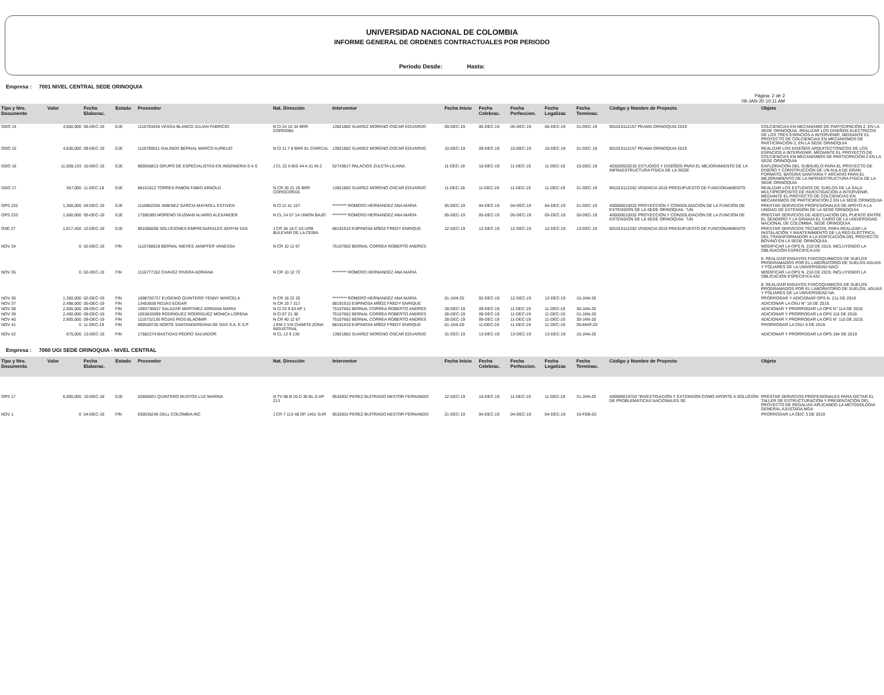UNIVERSIDAD NACIONAL DE COLOMBIA
INFORME GENERAL DE ORDENES CONTRACTUALES POR PERIODO
Periodo Desde: Hasta:
Empresa : 7001 NIVEL CENTRAL SEDE ORINOQUIA
Pàgina: 2 de 2
08-JAN-20 10:11 AM
| Tipo y Nro. Documento | Valor | Fecha Elaborac. | Estado | Proveedor | Nat. Direcciòn | Interventor | Fecha Inicio | Fecha Celebrac. | Fecha Perfeccion. | Fecha Legalizac | Fecha Terminac. | Còdigo y Nombre de Proyecto | Objeto |
| --- | --- | --- | --- | --- | --- | --- | --- | --- | --- | --- | --- | --- | --- |
| ODO 14 | 4,500,000 | 06-DEC-19 | EJE | 1116793435 VESGA BLANCO JULIAN FABRICIO | N Cl 24 15 34 BRR CORDOBA | 13921882 SUAREZ MORENO OSCAR EDUARDO | 09-DEC-19 | 06-DEC-19 | 06-DEC-19 | 06-DEC-19 | 31-DEC-19 | 901010112157 PEAMA ORINOQUIA 2019 | COLCIENCIAS EN MECANISMO DE PARTICIPACIÓN 2, EN LA SEDE ORINOQUIA. REALIZAR LOS DISEÑOS ELECTRICOS DE LOS TRES ESPACIOS A INTERVENIR, MEDIANTE EL PROYECTO DE COLCIENCIAS EN MECANISMOS DE PARTICIPACIÓN 2, EN LA SEDE ORINOQUIA |
| ODO 15 | 4,630,000 | 09-DEC-19 | EJE | 1116789011 GALINDO BERNAL MARCO AURELIO | N Cl 11 7 8 BRR EL CHIRCAL | 13921882 SUAREZ MORENO OSCAR EDUARDO | 10-DEC-19 | 09-DEC-19 | 10-DEC-19 | 10-DEC-19 | 31-DEC-19 | 901010112157 PEAMA ORINOQUIA 2019 | REALIZAR LOS DISEÑOS ARQUITECTONICOS DE LOS ESPACIOS A INTERVENIR, MEDIANTE EL PROYECTO DE COLCIENCIAS EN MECANISMOS DE PARTICIPACIÓN 2 EN LA SEDE ORINOQUIA |
| ODO 16 | 11,508,133 | 10-DEC-19 | EJE | 900556813 GRUPO DE ESPECIALISTAS EN INGENIERIA S A S | J CL 22 A BIS 44 A 31 IN 2 | 52743817 PALACIOS ZULETA LILIANA | 11-DEC-19 | 10-DEC-19 | 11-DEC-19 | 11-DEC-19 | 15-DEC-19 | 403020520232 ESTUDIOS Y DISEÑOS PARA EL MEJORAMIENTO DE LA INFRAESTRUCTURA FÍSICA DE LA SEDE | EXPLORACIÓN DEL SUBSUELO PARA EL PROYECTO DE DISEÑO Y CONSTRUCCIÓN DE UN AULA DE GRAN FORMATO, BATERIA SANITARIA Y ARCHIVO PARA EL MEJORAMIENTO DE LA INFRAESTRUCTURA FISICA DE LA SEDE ORINOQUIA |
| ODO 17 | 357,000 | 11-DEC-19 | EJE | 88151612 TORRES PABON FABIO ARNOLD | N CR 26 21 26 BRR COROCORAS | 13921882 SUAREZ MORENO OSCAR EDUARDO | 11-DEC-19 | 11-DEC-19 | 11-DEC-19 | 11-DEC-19 | 31-DEC-19 | 901010112202 VIGENCIA 2019 PRESUPUESTO DE FUNCIONAMIENTO | REALIZAR LOS ESTUDIOS DE SUELOS DE LA SALA MULTIPROPOSITO DE INVESTIGACIÓN A INTERVENIR, MEDIANTE EL PROYECTO DE COLCIENCIAS EN MECANISMOS DE PARTICIPACIÓN 2 EN LA SEDE ORINOQUIA |
| OPS 232 | 1,300,000 | 04-DEC-19 | EJE | 1116802256 JIMENEZ GARCIA MAYKOLL ESTIVEN | N Cl 11 41 107 | ********* ROMERO HERNANDEZ ANA MARIA | 05-DEC-19 | 04-DEC-19 | 04-DEC-19 | 04-DEC-19 | 31-DEC-19 | 400000019332 PROYECCIÓN Y CONSOLIDACIÓN DE LA FUNCIÓN DE EXTENSIÓN DE LA SEDE ORINOQUIA- "UN | PRESTAR SERVICIOS PROFESIONALES DE APOYO A LA UNIDAD DE EXTENSIÓN DE LA SEDE ORINOQUIA |
| OPS 233 | 1,500,000 | 05-DEC-19 | EJE | 17595385 MORENO GUZMAN ALVARO ALEXANDER | N CL 24 07 14 UNION BAJO | ********* ROMERO HERNANDEZ ANA MARIA | 05-DEC-19 | 05-DEC-19 | 05-DEC-19 | 05-DEC-19 | 30-DEC-19 | 400000019332 PROYECCIÓN Y CONSOLIDACIÓN DE LA FUNCIÓN DE EXTENSIÓN DE LA SEDE ORINOQUIA- "UN | PRESTAR SERVICIOS DE ADECUACIÓN DEL PUENTE ENTRE EL SENDERO Y LA GRANJA EL CAIRO DE LA UNIVERSIDAD NACIONAL DE COLOMBIA, SEDE ORINOQUIA. |
| OSE 27 | 1,017,450 | 12-DEC-19 | EJE | 901088268 SOLUCIONES EMPRESARIALES SERYM SAS | J CR 36 18 C 03 URB BULEVAR DE LA CEIBA | 88191910 ESPINOSA MÑOZ FREDY ENRIQUE | 12-DEC-19 | 12-DEC-19 | 12-DEC-19 | 12-DEC-19 | 13-DEC-19 | 901010112202 VIGENCIA 2019 PRESUPUESTO DE FUNCIONAMIENTO | PRESTAR SERVICIOS TÉCNICOS, PARA REALIZAR LA INSTALACIÓN Y MANTENIMIENTO DE LA RED ELÉCTRICA, DEL TRANSFORMADOR A LA EDIFICACIÓN DEL PROYECTO BOVINO EN LA SEDE ORINOQUIA. |
| NOV 34 | 0 | 02-DEC-19 | FIN | 1116788618 BERNAL NIEVES JANIFFER VANESSA | N CR 10 11 67 | 75107662 BERNAL CORREA ROBERTO ANDRES | | | | | | | MODIFICAR LA OPS N. 219 DE 2019, INCLUYENDO LA OBLIGACIÓN ESPECIFICA ASI: 6. REALIZAR ENSAYOS FISICOQUIMICOS DE SUELOS PROGRAMADOS POR EL LABORATORIO DE SUELOS AGUAS Y FOLIARES DE LA UNIVERSIDAD NACI |
| NOV 35 | 0 | 02-DEC-19 | FIN | 1116777152 CHAVEZ RIVERA ADRIANA | N CR 10 12 72 | ********* ROMERO HERNANDEZ ANA MARIA | | | | | | | MODIFICAR LA OPS N. 210 DE 2019, INCLUYENDO LA OBLICACIÓN ESPECIFICA ASI: 8. REALIZAR ENSAYOS FISICOQUIMICOS DE SUELOS PROGRAMADOS POR EL LABORATORIO DE SUELOS, AGUAS Y FOLIARES DE LA UNIVERSIDAD NA |
| NOV 36 | 1,350,000 | 02-DEC-19 | FIN | 1098702737 EUGENIO QUINTERO YENNY MARCELA | N CR 18 22 25 | ********* ROMERO HERNANDEZ ANA MARIA | 01-JAN-20 | 02-DEC-19 | 12-DEC-19 | 12-DEC-19 | 15-JAN-20 | | PRORROGAR Y ADICIONAR OPS N. 211 DE 2019 |
| NOV 37 | 2,498,000 | 05-DEC-19 | FIN | 13453838 ROJAS EDGAR | N CR 19 7 317 | 88191910 ESPINOSA MÑOZ FREDY ENRIQUE | | | | | | | ADICIONAR LA OSU N° 18 DE 2019. |
| NOV 38 | 2,605,000 | 09-DEC-19 | FIN | 1093736637 SALAZAR MARTINEZ ADRIANA MARIA | N Cl 23 9 83 AP 1 | 75107662 BERNAL CORREA ROBERTO ANDRES | 28-DEC-19 | 09-DEC-19 | 11-DEC-19 | 11-DEC-19 | 30-JAN-20 | | ADICIONAR Y PRORROGAR LA OPS N° 114 DE 2019. |
| NOV 39 | 2,400,000 | 09-DEC-19 | FIN | 1053833099 RODRIGUEZ RODRIGUEZ MONICA LORENA | N Cl 67 21 36 | 75107662 BERNAL CORREA ROBERTO ANDRES | 28-DEC-19 | 09-DEC-19 | 11-DEC-19 | 11-DEC-19 | 31-JAN-20 | | ADICIONAR Y PRORROGAR LA OPS 116 DE 2019. |
| NOV 40 | 2,605,000 | 09-DEC-19 | FIN | 1115732135 ROJAS RIOS BLADIMIR | N CR 40 12 67 | 75107662 BERNAL CORREA ROBERTO ANDRES | 28-DEC-19 | 09-DEC-19 | 11-DEC-19 | 11-DEC-19 | 30-JAN-20 | | ADICIONAR Y PRORROGAR LA OPS N° 115 DE 2019. |
| NOV 41 | 0 | 11-DEC-19 | FIN | 890500726 NORTE SANTANDEREANA DE GAS S.A. E.S.P | J KM 2 VIA CHIMITA ZONA INDUSTRIAL | 88191910 ESPINOSA MÑOZ FREDY ENRIQUE | 01-JAN-20 | 11-DEC-19 | 11-DEC-19 | 11-DEC-19 | 30-MAR-20 | | PRORROGAR LA OSU 9 DE 2019. |
| NOV 42 | 675,000 | 13-DEC-19 | FIN | 17582274 BASTIDAS PEDRO SALVADOR | N CL 12 9 136 | 13921882 SUAREZ MORENO OSCAR EDUARDO | 31-DEC-19 | 13-DEC-19 | 13-DEC-19 | 13-DEC-19 | 15-JAN-20 | | ADICIONAR Y PRORROGAR LA OPS 194 DE 2019 |
Empresa : 7060 UGI SEDE ORINOQUIA - NIVEL CENTRAL
| Tipo y Nro. Documento | Valor | Fecha Elaborac. | Estado | Proveedor | Nat. Direcciòn | Interventor | Fecha Inicio | Fecha Celebrac. | Fecha Perfeccion. | Fecha Legalizac | Fecha Terminac. | Còdigo y Nombre de Proyecto | Objeto |
| --- | --- | --- | --- | --- | --- | --- | --- | --- | --- | --- | --- | --- | --- |
| OPS 17 | 6,000,000 | 10-DEC-19 | EJE | 52656931 QUINTERO BUSTOS LUZ MARINA | N TV 96 B 20 D 30 BL D AP 213 | 9532832 PEREZ BUITRAGO NESTOR FERNANDO | 12-DEC-19 | 10-DEC-19 | 11-DEC-19 | 11-DEC-19 | 31-JAN-20 | 400000019753 "INVESTIGACIÓN Y EXTENSIÓN COMO APORTE A SOLUCIÓN DE PROBLEMÁTICAS NACIONALES SE | PRESTAR SERVICIOS PROFESIONALES PARA DICTAR EL TALLER DE ESTRUCTURACIÓN Y PRESENTACIÓN DEL PROYECTO DE REGALIAS APLICANDO LA METODOLOGIA GENERAL AJUSTADA MGA |
| NOV 1 | 0 | 04-DEC-19 | FIN | 830035246 DELL COLOMBIA INC | J CR 7 113 48 OF 1401 SUR | 9532832 PEREZ BUITRAGO NESTOR FERNANDO | 21-DEC-19 | 04-DEC-19 | 04-DEC-19 | 04-DEC-19 | 15-FEB-20 | | PRORROGAR LA ODC 3 DE 2019 |